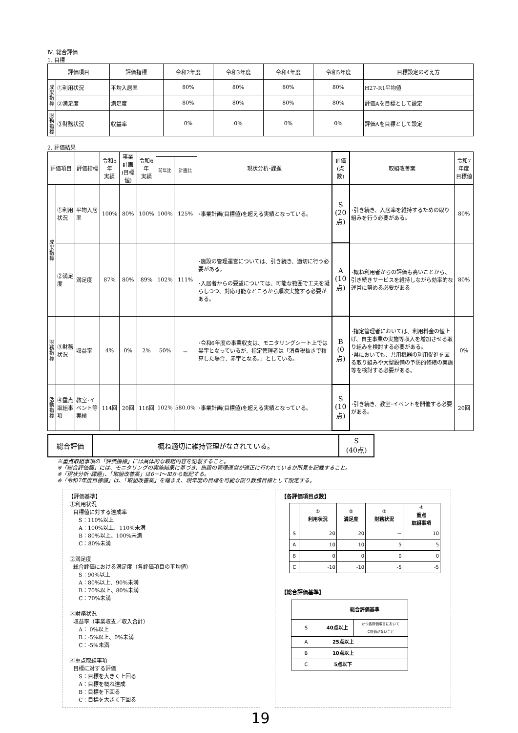Ⅳ. 総合評価
1. 目標
| 評価項目 | | 評価指標 | 令和2年度 | 令和3年度 | 令和4年度 | 令和5年度 | 目標設定の考え方 |
| --- | --- | --- | --- | --- | --- | --- | --- |
| 成果指標 | ①利用状況 | 平均入居率 | 80% | 80% | 80% | 80% | H27-R1平均値 |
| | ②満足度 | 満足度 | 80% | 80% | 80% | 80% | 評価Aを目標として設定 |
| 財務指標 | ③財務状況 | 収益率 | 0% | 0% | 0% | 0% | 評価Aを目標として設定 |
2. 評価結果
| 評価項目 | | 評価指標 | 令和5年 実績 | 事業計画 (目標値) | 令和6年 実績 | | | 現状分析･課題 | 評価 (点数) | 取組改善案 | 令和7年度 目標値 |
| --- | --- | --- | --- | --- | --- | --- | --- | --- | --- | --- | --- |
| | | | | | | 前年比 | 計画比 | | | | |
| 成果指標 | ①利用状況 | 平均入居率 | 100% | 80% | 100% | 100% | 125% | ･事業計画(目標値)を超える実績となっている。 | S (20点) | ･引き続き、入居率を維持するための取り組みを行う必要がある。 | 80% |
| | ②満足度 | 満足度 | 87% | 80% | 89% | 102% | 111% | ･施設の管理運営については、引き続き、適切に行う必要がある。 ･入居者からの要望については、可能な範囲で工夫を凝らしつつ、対応可能なところから順次実施する必要がある。 | A (10点) | ･概ね利用者からの評価も高いことから、引き続きサービスを維持しながら効率的な運営に努める必要がある | 80% |
| 財務指標 | ③財務状況 | 収益率 | 4% | 0% | 2% | 50% | － | ･令和6年度の事業収支は、モニタリングシート上では黒字となっているが、指定管理者は「消費税抜きで積算した場合、赤字となる。」としている。 | B (0点) | ･指定管理者においては、利用料金の値上げ、自主事業の実施等収入を増加させる取り組みを検討する必要がある。 ･県においても、共用機器の利用促進を図る取り組みや大型設備の予防的修繕の実施等を検討する必要がある。 | 0% |
| 活動指標 | ④重点取組事項 | 教室･イベント等実績 | 114回 | 20回 | 116回 | 102% | 580.0% | ･事業計画(目標値)を超える実績となっている。 | S (10点) | ･引き続き、教室･イベントを開催する必要がある。 | 20回 |
| 総合評価 | 概ね適切に維持管理がなされている。 | S (40点) |
※重点取組事項の「評価指標」には具体的な取組内容を記載すること。
※「総合評価欄」には、モニタリングの実施結果に基づき、施設の管理運営が適正に行われているか所見を記載すること。
※「現状分析･課題」、「取組改善案」は6－Ⅰ～Ⅲから転記する。
※「令和7年度目標値」は、「取組改善案」を踏まえ、現年度の目標を可能な限り数値目標として設定する。
【評価基準】
①利用状況
目標値に対する達成率
S：110%以上
A：100%以上、110%未満
B：80%以上、100%未満
C：80%未満
②満足度
総合評価における満足度（各評価項目の平均値）
S：90%以上
A：80%以上、90%未満
B：70%以上、80%未満
C：70%未満
③財務状況
収益率（事業収支／収入合計）
A： 0%以上
B：-5%以上、0%未満
C：-5%未満
④重点取組事項
目標に対する評価
S：目標を大きく上回る
A：目標を概ね達成
B：目標を下回る
C：目標を大きく下回る
【各評価項目点数】
| | ① 利用状況 | ② 満足度 | ③ 財務状況 | ④ 重点 取組事項 |
| --- | --- | --- | --- | --- |
| S | 20 | 20 | － | 10 |
| A | 10 | 10 | 5 | 5 |
| B | 0 | 0 | 0 | 0 |
| C | -10 | -10 | -5 | -5 |
【総合評価基準】
| | 総合評価基準 | |
| --- | --- | --- |
| S | 40点以上 | かつ各評価項目において C評価がないこと |
| A | 25点以上 | |
| B | 10点以上 | |
| C | 5点以下 | |
19